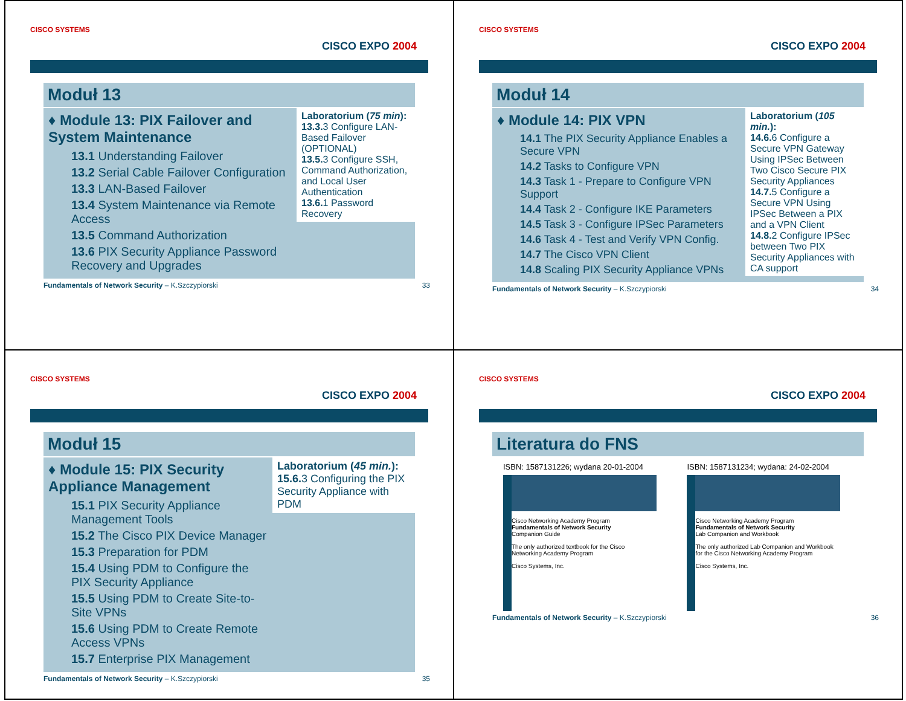CISCO SYSTEMS
CISCO EXPO 2004
Moduł 13
♦ Module 13: PIX Failover and System Maintenance
13.1 Understanding Failover
13.2 Serial Cable Failover Configuration
13.3 LAN-Based Failover
13.4 System Maintenance via Remote Access
13.5 Command Authorization
13.6 PIX Security Appliance Password Recovery and Upgrades
Laboratorium (75 min):
13.3. 3 Configure LAN-Based Failover (OPTIONAL)
13.5. 3 Configure SSH, Command Authorization, and Local User Authentication
13.6. 1 Password Recovery
Fundamentals of Network Security – K.Szczypiorski 33
CISCO SYSTEMS
CISCO EXPO 2004
Moduł 14
♦ Module 14: PIX VPN
14.1 The PIX Security Appliance Enables a Secure VPN
14.2 Tasks to Configure VPN
14.3 Task 1 - Prepare to Configure VPN Support
14.4 Task 2 - Configure IKE Parameters
14.5 Task 3 - Configure IPSec Parameters
14.6 Task 4 - Test and Verify VPN Config.
14.7 The Cisco VPN Client
14.8 Scaling PIX Security Appliance VPNs
Laboratorium (105 min.):
14.6. 6 Configure a Secure VPN Gateway Using IPSec Between Two Cisco Secure PIX Security Appliances
14.7. 5 Configure a Secure VPN Using IPSec Between a PIX and a VPN Client
14.8. 2 Configure IPSec between Two PIX Security Appliances with CA support
Fundamentals of Network Security – K.Szczypiorski 34
CISCO SYSTEMS
CISCO EXPO 2004
Moduł 15
♦ Module 15: PIX Security Appliance Management
15.1 PIX Security Appliance Management Tools
15.2 The Cisco PIX Device Manager
15.3 Preparation for PDM
15.4 Using PDM to Configure the PIX Security Appliance
15.5 Using PDM to Create Site-to-Site VPNs
15.6 Using PDM to Create Remote Access VPNs
15.7 Enterprise PIX Management
Laboratorium (45 min.):
15.6. 3 Configuring the PIX Security Appliance with PDM
Fundamentals of Network Security – K.Szczypiorski 35
CISCO SYSTEMS
CISCO EXPO 2004
Literatura do FNS
ISBN: 1587131226; wydana 20-01-2004
Cisco Networking Academy Program
Fundamentals of Network Security
Companion Guide
The only authorized textbook for the Cisco Networking Academy Program
Cisco Systems, Inc.
ISBN: 1587131234; wydana: 24-02-2004
Cisco Networking Academy Program
Fundamentals of Network Security
Lab Companion and Workbook
The only authorized Lab Companion and Workbook for the Cisco Networking Academy Program
Cisco Systems, Inc.
Fundamentals of Network Security – K.Szczypiorski 36